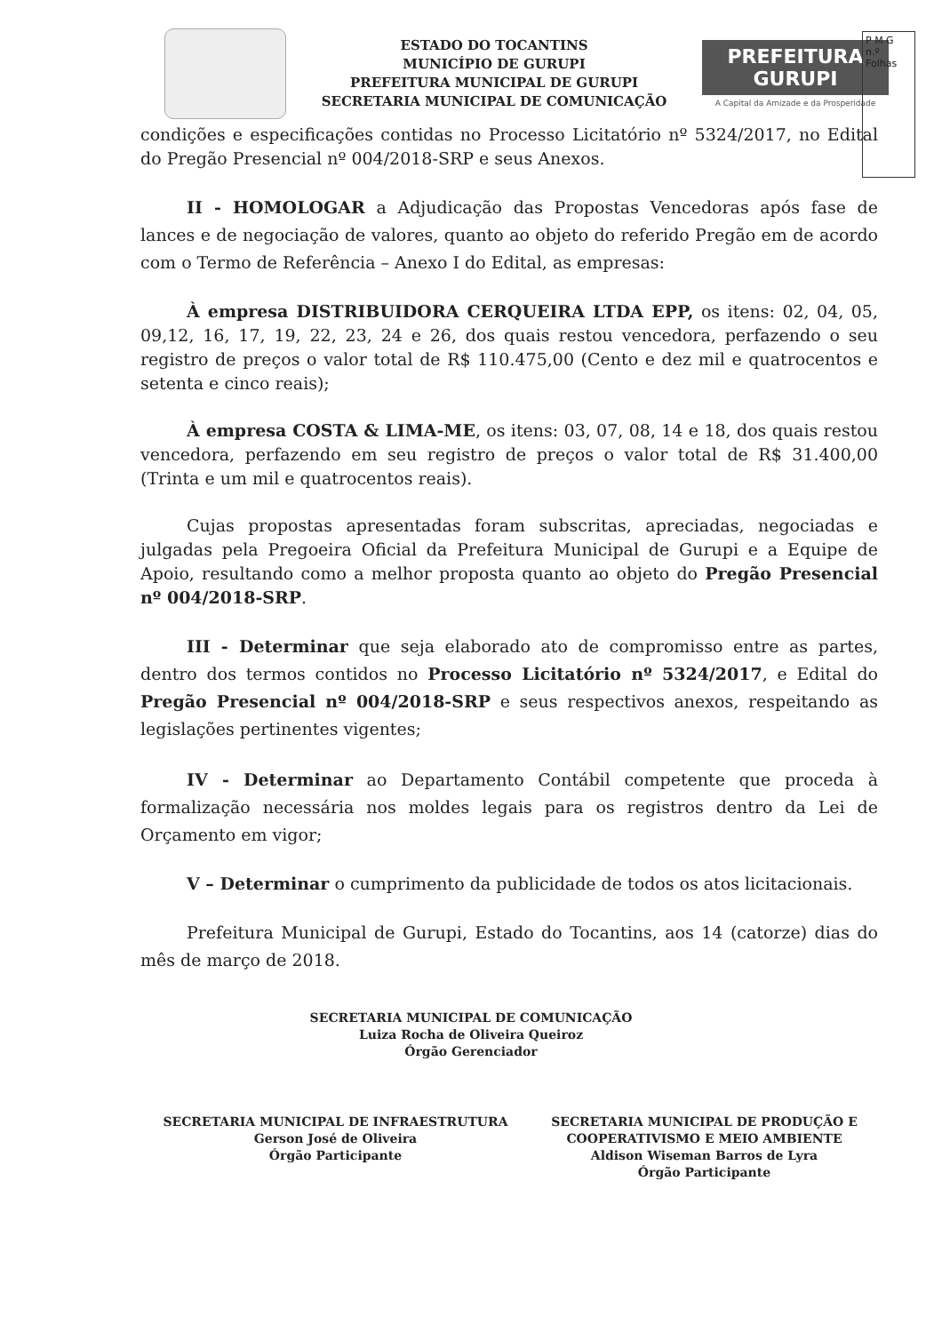ESTADO DO TOCANTINS
MUNICÍPIO DE GURUPI
PREFEITURA MUNICIPAL DE GURUPI
SECRETARIA MUNICIPAL DE COMUNICAÇÃO
PREFEITURA GURUPI
A Capital da Amizade e da Prosperidade
P M G
n.º
Folhas
condições e especificações contidas no Processo Licitatório nº 5324/2017, no Edital do Pregão Presencial nº 004/2018-SRP e seus Anexos.
II - HOMOLOGAR a Adjudicação das Propostas Vencedoras após fase de lances e de negociação de valores, quanto ao objeto do referido Pregão em de acordo com o Termo de Referência – Anexo I do Edital, as empresas:
À empresa DISTRIBUIDORA CERQUEIRA LTDA EPP, os itens: 02, 04, 05, 09,12, 16, 17, 19, 22, 23, 24 e 26, dos quais restou vencedora, perfazendo o seu registro de preços o valor total de R$ 110.475,00 (Cento e dez mil e quatrocentos e setenta e cinco reais);
À empresa COSTA & LIMA-ME, os itens: 03, 07, 08, 14 e 18, dos quais restou vencedora, perfazendo em seu registro de preços o valor total de R$ 31.400,00 (Trinta e um mil e quatrocentos reais).
Cujas propostas apresentadas foram subscritas, apreciadas, negociadas e julgadas pela Pregoeira Oficial da Prefeitura Municipal de Gurupi e a Equipe de Apoio, resultando como a melhor proposta quanto ao objeto do Pregão Presencial nº 004/2018-SRP.
III - Determinar que seja elaborado ato de compromisso entre as partes, dentro dos termos contidos no Processo Licitatório nº 5324/2017, e Edital do Pregão Presencial nº 004/2018-SRP e seus respectivos anexos, respeitando as legislações pertinentes vigentes;
IV - Determinar ao Departamento Contábil competente que proceda à formalização necessária nos moldes legais para os registros dentro da Lei de Orçamento em vigor;
V – Determinar o cumprimento da publicidade de todos os atos licitacionais.
Prefeitura Municipal de Gurupi, Estado do Tocantins, aos 14 (catorze) dias do mês de março de 2018.
SECRETARIA MUNICIPAL DE COMUNICAÇÃO
Luiza Rocha de Oliveira Queiroz
Órgão Gerenciador
SECRETARIA MUNICIPAL DE INFRAESTRUTURA
Gerson José de Oliveira
Órgão Participante
SECRETARIA MUNICIPAL DE PRODUÇÃO E
COOPERATIVISMO E MEIO AMBIENTE
Aldison Wiseman Barros de Lyra
Órgão Participante